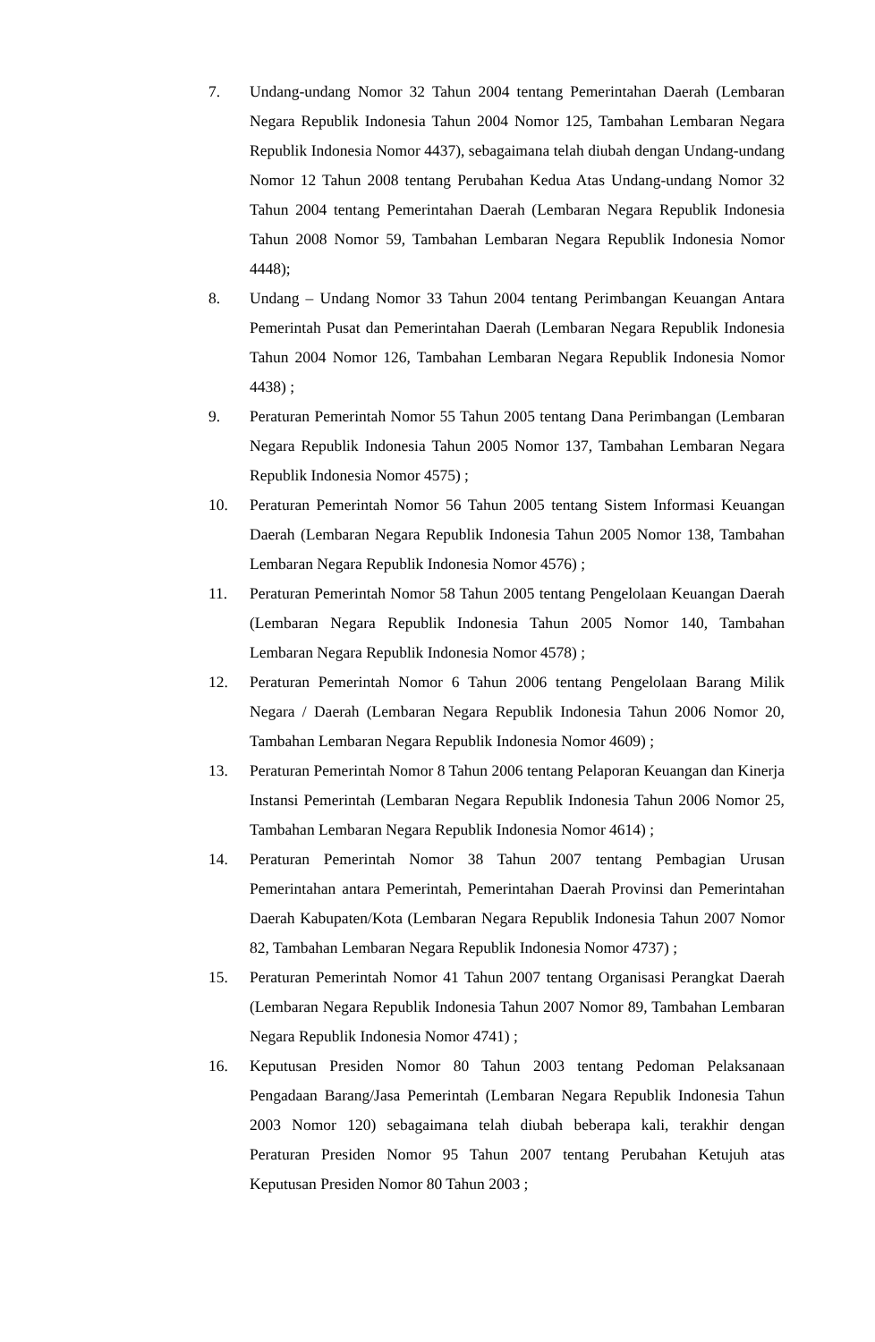7. Undang-undang Nomor 32 Tahun 2004 tentang Pemerintahan Daerah (Lembaran Negara Republik Indonesia Tahun 2004 Nomor 125, Tambahan Lembaran Negara Republik Indonesia Nomor 4437), sebagaimana telah diubah dengan Undang-undang Nomor 12 Tahun 2008 tentang Perubahan Kedua Atas Undang-undang Nomor 32 Tahun 2004 tentang Pemerintahan Daerah (Lembaran Negara Republik Indonesia Tahun 2008 Nomor 59, Tambahan Lembaran Negara Republik Indonesia Nomor 4448);
8. Undang – Undang Nomor 33 Tahun 2004 tentang Perimbangan Keuangan Antara Pemerintah Pusat dan Pemerintahan Daerah (Lembaran Negara Republik Indonesia Tahun 2004 Nomor 126, Tambahan Lembaran Negara Republik Indonesia Nomor 4438) ;
9. Peraturan Pemerintah Nomor 55 Tahun 2005 tentang Dana Perimbangan (Lembaran Negara Republik Indonesia Tahun 2005 Nomor 137, Tambahan Lembaran Negara Republik Indonesia Nomor 4575) ;
10. Peraturan Pemerintah Nomor 56 Tahun 2005 tentang Sistem Informasi Keuangan Daerah (Lembaran Negara Republik Indonesia Tahun 2005 Nomor 138, Tambahan Lembaran Negara Republik Indonesia Nomor 4576) ;
11. Peraturan Pemerintah Nomor 58 Tahun 2005 tentang Pengelolaan Keuangan Daerah (Lembaran Negara Republik Indonesia Tahun 2005 Nomor 140, Tambahan Lembaran Negara Republik Indonesia Nomor 4578) ;
12. Peraturan Pemerintah Nomor 6 Tahun 2006 tentang Pengelolaan Barang Milik Negara / Daerah (Lembaran Negara Republik Indonesia Tahun 2006 Nomor 20, Tambahan Lembaran Negara Republik Indonesia Nomor 4609) ;
13. Peraturan Pemerintah Nomor 8 Tahun 2006 tentang Pelaporan Keuangan dan Kinerja Instansi Pemerintah (Lembaran Negara Republik Indonesia Tahun 2006 Nomor 25, Tambahan Lembaran Negara Republik Indonesia Nomor 4614) ;
14. Peraturan Pemerintah Nomor 38 Tahun 2007 tentang Pembagian Urusan Pemerintahan antara Pemerintah, Pemerintahan Daerah Provinsi dan Pemerintahan Daerah Kabupaten/Kota (Lembaran Negara Republik Indonesia Tahun 2007 Nomor 82, Tambahan Lembaran Negara Republik Indonesia Nomor 4737) ;
15. Peraturan Pemerintah Nomor 41 Tahun 2007 tentang Organisasi Perangkat Daerah (Lembaran Negara Republik Indonesia Tahun 2007 Nomor 89, Tambahan Lembaran Negara Republik Indonesia Nomor 4741) ;
16. Keputusan Presiden Nomor 80 Tahun 2003 tentang Pedoman Pelaksanaan Pengadaan Barang/Jasa Pemerintah (Lembaran Negara Republik Indonesia Tahun 2003 Nomor 120) sebagaimana telah diubah beberapa kali, terakhir dengan Peraturan Presiden Nomor 95 Tahun 2007 tentang Perubahan Ketujuh atas Keputusan Presiden Nomor 80 Tahun 2003 ;